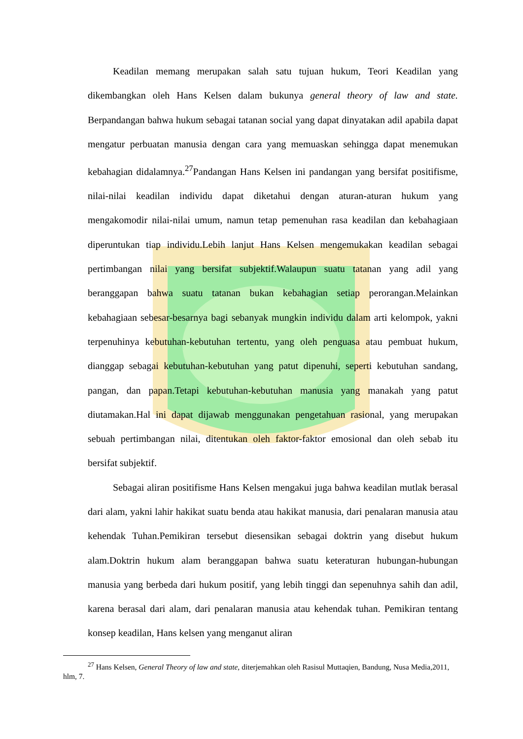Keadilan memang merupakan salah satu tujuan hukum, Teori Keadilan yang dikembangkan oleh Hans Kelsen dalam bukunya general theory of law and state. Berpandangan bahwa hukum sebagai tatanan social yang dapat dinyatakan adil apabila dapat mengatur perbuatan manusia dengan cara yang memuaskan sehingga dapat menemukan kebahagian didalamnya.<sup>27</sup>Pandangan Hans Kelsen ini pandangan yang bersifat positifisme, nilai-nilai keadilan individu dapat diketahui dengan aturan-aturan hukum yang mengakomodir nilai-nilai umum, namun tetap pemenuhan rasa keadilan dan kebahagiaan diperuntukan tiap individu.Lebih lanjut Hans Kelsen mengemukakan keadilan sebagai pertimbangan nilai yang bersifat subjektif.Walaupun suatu tatanan yang adil yang beranggapan bahwa suatu tatanan bukan kebahagian setiap perorangan.Melainkan kebahagiaan sebesar-besarnya bagi sebanyak mungkin individu dalam arti kelompok, yakni terpenuhinya kebutuhan-kebutuhan tertentu, yang oleh penguasa atau pembuat hukum, dianggap sebagai kebutuhan-kebutuhan yang patut dipenuhi, seperti kebutuhan sandang, pangan, dan papan.Tetapi kebutuhan-kebutuhan manusia yang manakah yang patut diutamakan.Hal ini dapat dijawab menggunakan pengetahuan rasional, yang merupakan sebuah pertimbangan nilai, ditentukan oleh faktor-faktor emosional dan oleh sebab itu bersifat subjektif.
Sebagai aliran positifisme Hans Kelsen mengakui juga bahwa keadilan mutlak berasal dari alam, yakni lahir hakikat suatu benda atau hakikat manusia, dari penalaran manusia atau kehendak Tuhan.Pemikiran tersebut diesensikan sebagai doktrin yang disebut hukum alam.Doktrin hukum alam beranggapan bahwa suatu keteraturan hubungan-hubungan manusia yang berbeda dari hukum positif, yang lebih tinggi dan sepenuhnya sahih dan adil, karena berasal dari alam, dari penalaran manusia atau kehendak tuhan. Pemikiran tentang konsep keadilan, Hans kelsen yang menganut aliran
<sup>27</sup> Hans Kelsen, General Theory of law and state, diterjemahkan oleh Rasisul Muttaqien, Bandung, Nusa Media,2011, hlm, 7.